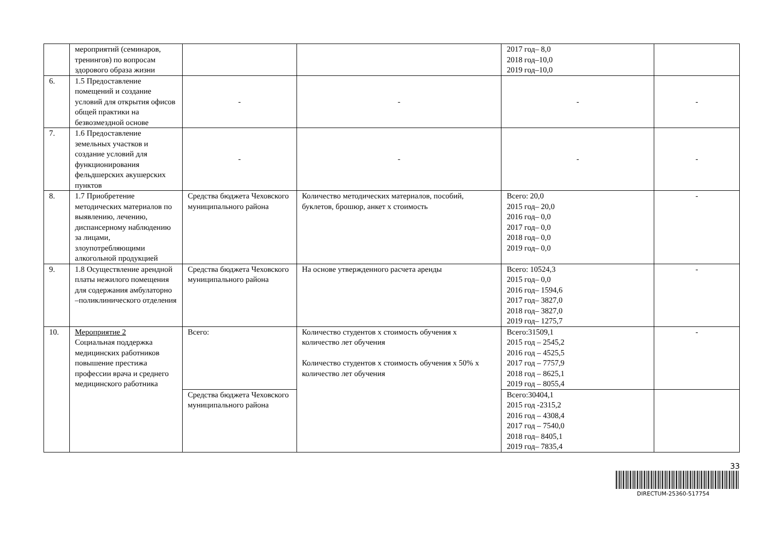| | мероприятий (семинаров, тренингов) по вопросам здорового образа жизни | | | 2017 год– 8,0 2018 год–10,0 2019 год–10,0 | |
| 6. | 1.5 Предоставление помещений и создание условий для открытия офисов общей практики на безвозмездной основе | - | - | - | - |
| 7. | 1.6 Предоставление земельных участков и создание условий для функционирования фельдшерских акушерских пунктов | - | - | - | - |
| 8. | 1.7 Приобретение методических материалов по выявлению, лечению, диспансерному наблюдению за лицами, злоупотребляющими алкогольной продукцией | Средства бюджета Чеховского муниципального района | Количество методических материалов, пособий, буклетов, брошюр, анкет х стоимость | Всего: 20,0 2015 год– 20,0 2016 год– 0,0 2017 год– 0,0 2018 год– 0,0 2019 год– 0,0 | - |
| 9. | 1.8 Осуществление арендной платы нежилого помещения для содержания амбулаторно –поликлинического отделения | Средства бюджета Чеховского муниципального района | На основе утвержденного расчета аренды | Всего: 10524,3 2015 год– 0,0 2016 год– 1594,6 2017 год– 3827,0 2018 год– 3827,0 2019 год– 1275,7 | - |
| 10. | Мероприятие 2 Социальная поддержка медицинских работников повышение престижа профессии врача и среднего медицинского работника | Всего: | Количество студентов х стоимость обучения х количество лет обучения Количество студентов х стоимость обучения х 50% х количество лет обучения | Всего:31509,1 2015 год – 2545,2 2016 год – 4525,5 2017 год – 7757,9 2018 год – 8625,1 2019 год – 8055,4 | - |
| | | Средства бюджета Чеховского муниципального района | | Всего:30404,1 2015 год -2315,2 2016 год – 4308,4 2017 год – 7540,0 2018 год– 8405,1 2019 год– 7835,4 | |
33
DIRECTUM-25360-517754